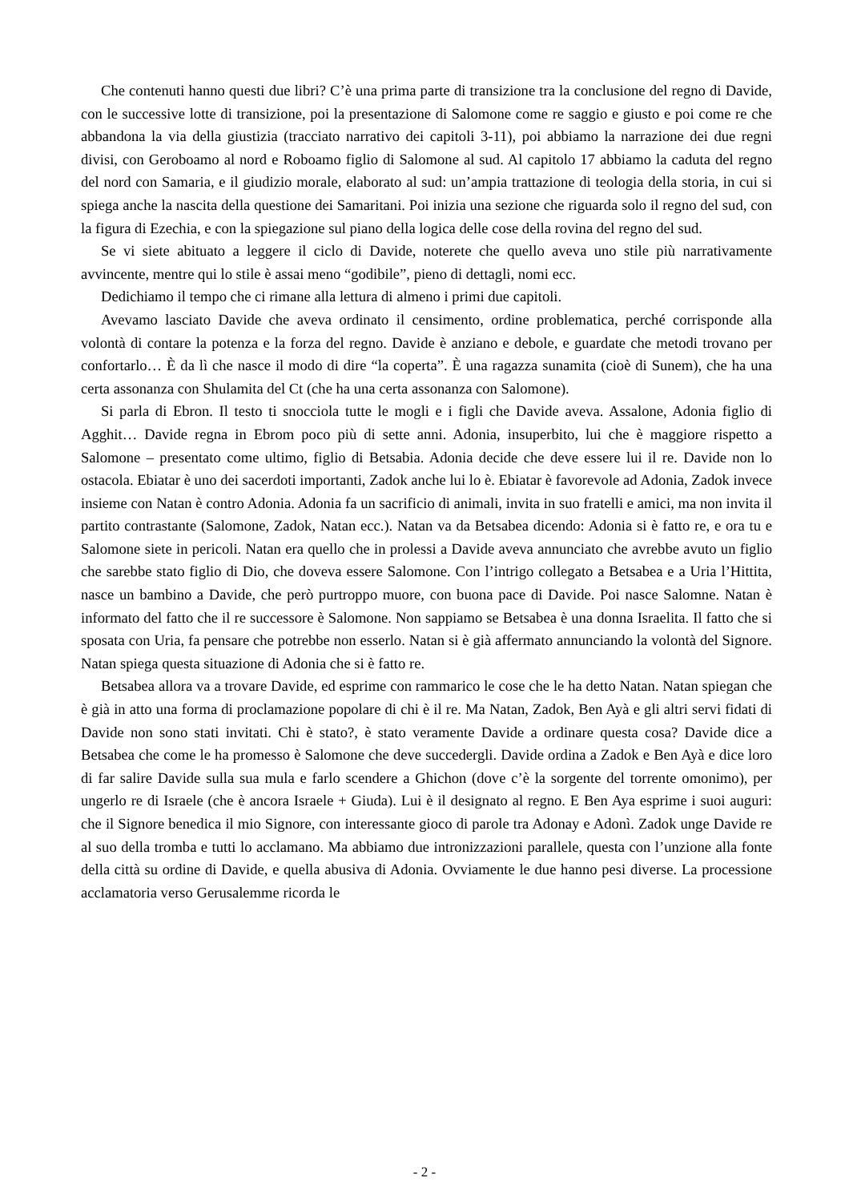Che contenuti hanno questi due libri? C’è una prima parte di transizione tra la conclusione del regno di Davide, con le successive lotte di transizione, poi la presentazione di Salomone come re saggio e giusto e poi come re che abbandona la via della giustizia (tracciato narrativo dei capitoli 3-11), poi abbiamo la narrazione dei due regni divisi, con Geroboamo al nord e Roboamo figlio di Salomone al sud. Al capitolo 17 abbiamo la caduta del regno del nord con Samaria, e il giudizio morale, elaborato al sud: un’ampia trattazione di teologia della storia, in cui si spiega anche la nascita della questione dei Samaritani. Poi inizia una sezione che riguarda solo il regno del sud, con la figura di Ezechia, e con la spiegazione sul piano della logica delle cose della rovina del regno del sud.
Se vi siete abituato a leggere il ciclo di Davide, noterete che quello aveva uno stile più narrativamente avvincente, mentre qui lo stile è assai meno “godibile”, pieno di dettagli, nomi ecc.
Dedichiamo il tempo che ci rimane alla lettura di almeno i primi due capitoli.
Avevamo lasciato Davide che aveva ordinato il censimento, ordine problematica, perché corrisponde alla volontà di contare la potenza e la forza del regno. Davide è anziano e debole, e guardate che metodi trovano per confortarlo… È da lì che nasce il modo di dire “la coperta”. È una ragazza sunamita (cioè di Sunem), che ha una certa assonanza con Shulamita del Ct (che ha una certa assonanza con Salomone).
Si parla di Ebron. Il testo ti snocciola tutte le mogli e i figli che Davide aveva. Assalone, Adonia figlio di Agghit… Davide regna in Ebrom poco più di sette anni. Adonia, insuperbito, lui che è maggiore rispetto a Salomone – presentato come ultimo, figlio di Betsabia. Adonia decide che deve essere lui il re. Davide non lo ostacola. Ebiatar è uno dei sacerdoti importanti, Zadok anche lui lo è. Ebiatar è favorevole ad Adonia, Zadok invece insieme con Natan è contro Adonia. Adonia fa un sacrificio di animali, invita in suo fratelli e amici, ma non invita il partito contrastante (Salomone, Zadok, Natan ecc.). Natan va da Betsabea dicendo: Adonia si è fatto re, e ora tu e Salomone siete in pericoli. Natan era quello che in prolessi a Davide aveva annunciato che avrebbe avuto un figlio che sarebbe stato figlio di Dio, che doveva essere Salomone. Con l’intrigo collegato a Betsabea e a Uria l’Hittita, nasce un bambino a Davide, che però purtroppo muore, con buona pace di Davide. Poi nasce Salomne. Natan è informato del fatto che il re successore è Salomone. Non sappiamo se Betsabea è una donna Israelita. Il fatto che si sposata con Uria, fa pensare che potrebbe non esserlo. Natan si è già affermato annunciando la volontà del Signore. Natan spiega questa situazione di Adonia che si è fatto re.
Betsabea allora va a trovare Davide, ed esprime con rammarico le cose che le ha detto Natan. Natan spiegan che è già in atto una forma di proclamazione popolare di chi è il re. Ma Natan, Zadok, Ben Ayà e gli altri servi fidati di Davide non sono stati invitati. Chi è stato?, è stato veramente Davide a ordinare questa cosa? Davide dice a Betsabea che come le ha promesso è Salomone che deve succedergli. Davide ordina a Zadok e Ben Ayà e dice loro di far salire Davide sulla sua mula e farlo scendere a Ghichon (dove c’è la sorgente del torrente omonimo), per ungerlo re di Israele (che è ancora Israele + Giuda). Lui è il designato al regno. E Ben Aya esprime i suoi auguri: che il Signore benedica il mio Signore, con interessante gioco di parole tra Adonay e Adonì. Zadok unge Davide re al suo della tromba e tutti lo acclamano. Ma abbiamo due intronizzazioni parallele, questa con l’unzione alla fonte della città su ordine di Davide, e quella abusiva di Adonia. Ovviamente le due hanno pesi diverse. La processione acclamatoria verso Gerusalemme ricorda le
- 2 -